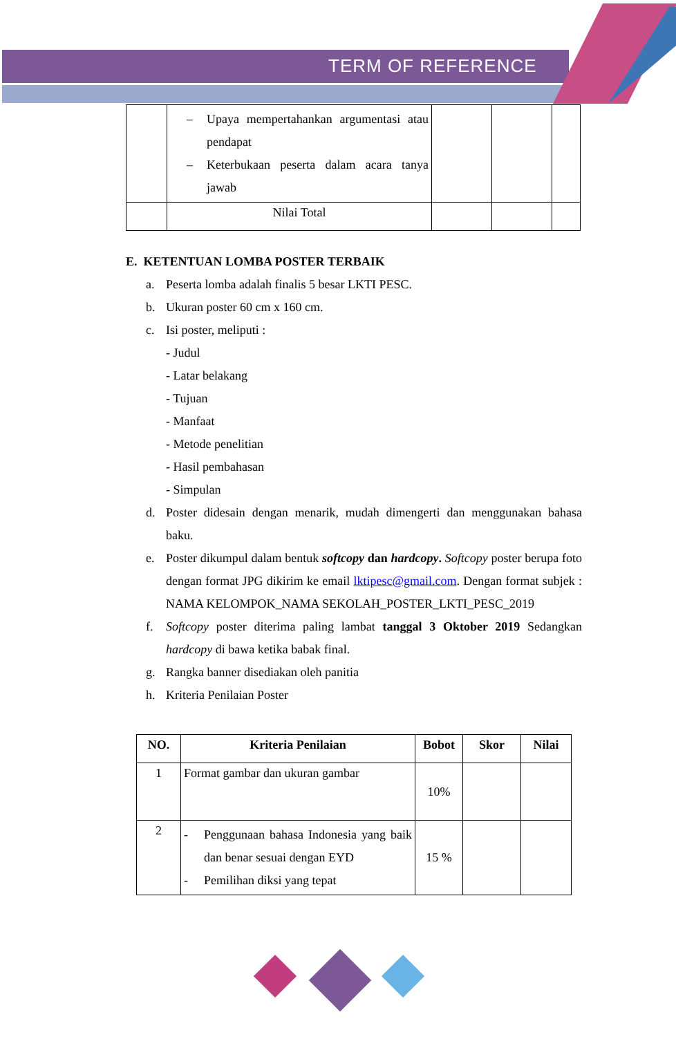TERM OF REFERENCE
| | – Upaya mempertahankan argumentasi atau pendapat – Keterbukaan peserta dalam acara tanya jawab | | | |
| | Nilai Total | | | |
E. KETENTUAN LOMBA POSTER TERBAIK
a. Peserta lomba adalah finalis 5 besar LKTI PESC.
b. Ukuran poster 60 cm x 160 cm.
c. Isi poster, meliputi :
- Judul
- Latar belakang
- Tujuan
- Manfaat
- Metode penelitian
- Hasil pembahasan
- Simpulan
d. Poster didesain dengan menarik, mudah dimengerti dan menggunakan bahasa baku.
e. Poster dikumpul dalam bentuk softcopy dan hardcopy. Softcopy poster berupa foto dengan format JPG dikirim ke email lktipesc@gmail.com. Dengan format subjek : NAMA KELOMPOK_NAMA SEKOLAH_POSTER_LKTI_PESC_2019
f. Softcopy poster diterima paling lambat tanggal 3 Oktober 2019 Sedangkan hardcopy di bawa ketika babak final.
g. Rangka banner disediakan oleh panitia
h. Kriteria Penilaian Poster
| NO. | Kriteria Penilaian | Bobot | Skor | Nilai |
| --- | --- | --- | --- | --- |
| 1 | Format gambar dan ukuran gambar | 10% | | |
| 2 | - Penggunaan bahasa Indonesia yang baik dan benar sesuai dengan EYD - Pemilihan diksi yang tepat | 15 % | | |